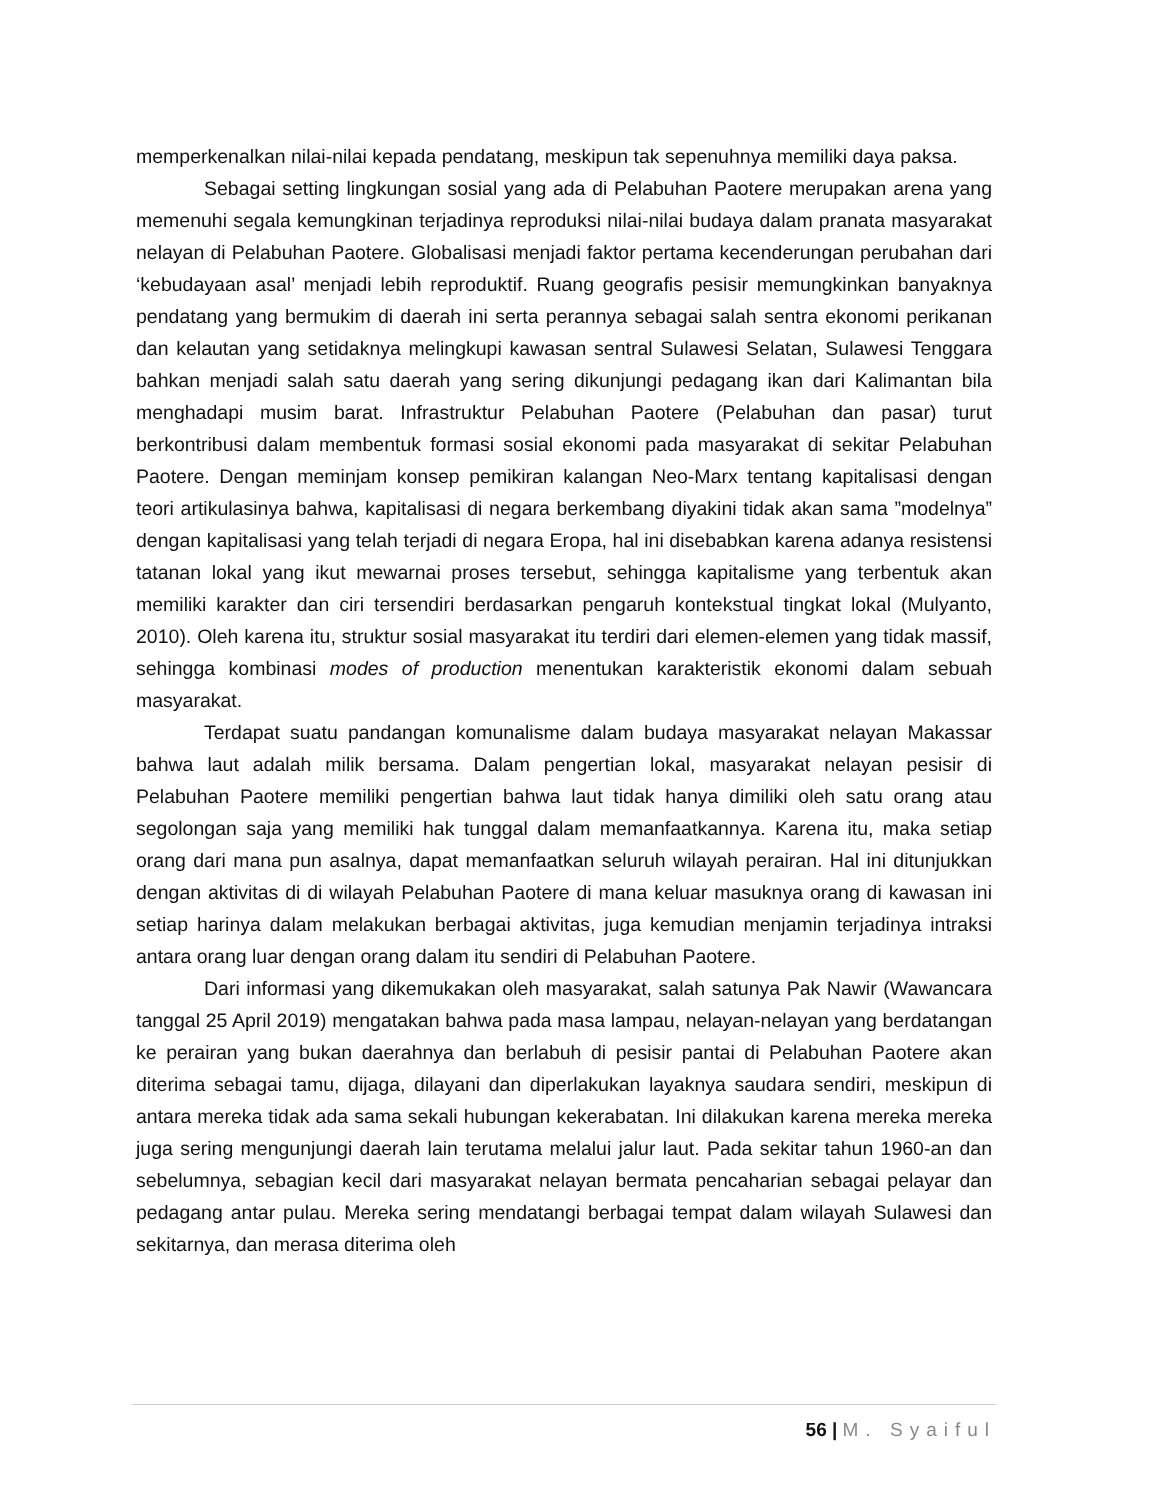memperkenalkan nilai-nilai kepada pendatang, meskipun tak sepenuhnya memiliki daya paksa.
Sebagai setting lingkungan sosial yang ada di Pelabuhan Paotere merupakan arena yang memenuhi segala kemungkinan terjadinya reproduksi nilai-nilai budaya dalam pranata masyarakat nelayan di Pelabuhan Paotere. Globalisasi menjadi faktor pertama kecenderungan perubahan dari ‘kebudayaan asal’ menjadi lebih reproduktif. Ruang geografis pesisir memungkinkan banyaknya pendatang yang bermukim di daerah ini serta perannya sebagai salah sentra ekonomi perikanan dan kelautan yang setidaknya melingkupi kawasan sentral Sulawesi Selatan, Sulawesi Tenggara bahkan menjadi salah satu daerah yang sering dikunjungi pedagang ikan dari Kalimantan bila menghadapi musim barat. Infrastruktur Pelabuhan Paotere (Pelabuhan dan pasar) turut berkontribusi dalam membentuk formasi sosial ekonomi pada masyarakat di sekitar Pelabuhan Paotere. Dengan meminjam konsep pemikiran kalangan Neo-Marx tentang kapitalisasi dengan teori artikulasinya bahwa, kapitalisasi di negara berkembang diyakini tidak akan sama ”modelnya” dengan kapitalisasi yang telah terjadi di negara Eropa, hal ini disebabkan karena adanya resistensi tatanan lokal yang ikut mewarnai proses tersebut, sehingga kapitalisme yang terbentuk akan memiliki karakter dan ciri tersendiri berdasarkan pengaruh kontekstual tingkat lokal (Mulyanto, 2010). Oleh karena itu, struktur sosial masyarakat itu terdiri dari elemen-elemen yang tidak massif, sehingga kombinasi modes of production menentukan karakteristik ekonomi dalam sebuah masyarakat.
Terdapat suatu pandangan komunalisme dalam budaya masyarakat nelayan Makassar bahwa laut adalah milik bersama. Dalam pengertian lokal, masyarakat nelayan pesisir di Pelabuhan Paotere memiliki pengertian bahwa laut tidak hanya dimiliki oleh satu orang atau segolongan saja yang memiliki hak tunggal dalam memanfaatkannya. Karena itu, maka setiap orang dari mana pun asalnya, dapat memanfaatkan seluruh wilayah perairan. Hal ini ditunjukkan dengan aktivitas di di wilayah Pelabuhan Paotere di mana keluar masuknya orang di kawasan ini setiap harinya dalam melakukan berbagai aktivitas, juga kemudian menjamin terjadinya intraksi antara orang luar dengan orang dalam itu sendiri di Pelabuhan Paotere.
Dari informasi yang dikemukakan oleh masyarakat, salah satunya Pak Nawir (Wawancara tanggal 25 April 2019) mengatakan bahwa pada masa lampau, nelayan-nelayan yang berdatangan ke perairan yang bukan daerahnya dan berlabuh di pesisir pantai di Pelabuhan Paotere akan diterima sebagai tamu, dijaga, dilayani dan diperlakukan layaknya saudara sendiri, meskipun di antara mereka tidak ada sama sekali hubungan kekerabatan. Ini dilakukan karena mereka mereka juga sering mengunjungi daerah lain terutama melalui jalur laut. Pada sekitar tahun 1960-an dan sebelumnya, sebagian kecil dari masyarakat nelayan bermata pencaharian sebagai pelayar dan pedagang antar pulau. Mereka sering mendatangi berbagai tempat dalam wilayah Sulawesi dan sekitarnya, dan merasa diterima oleh
56 | M. Syaiful